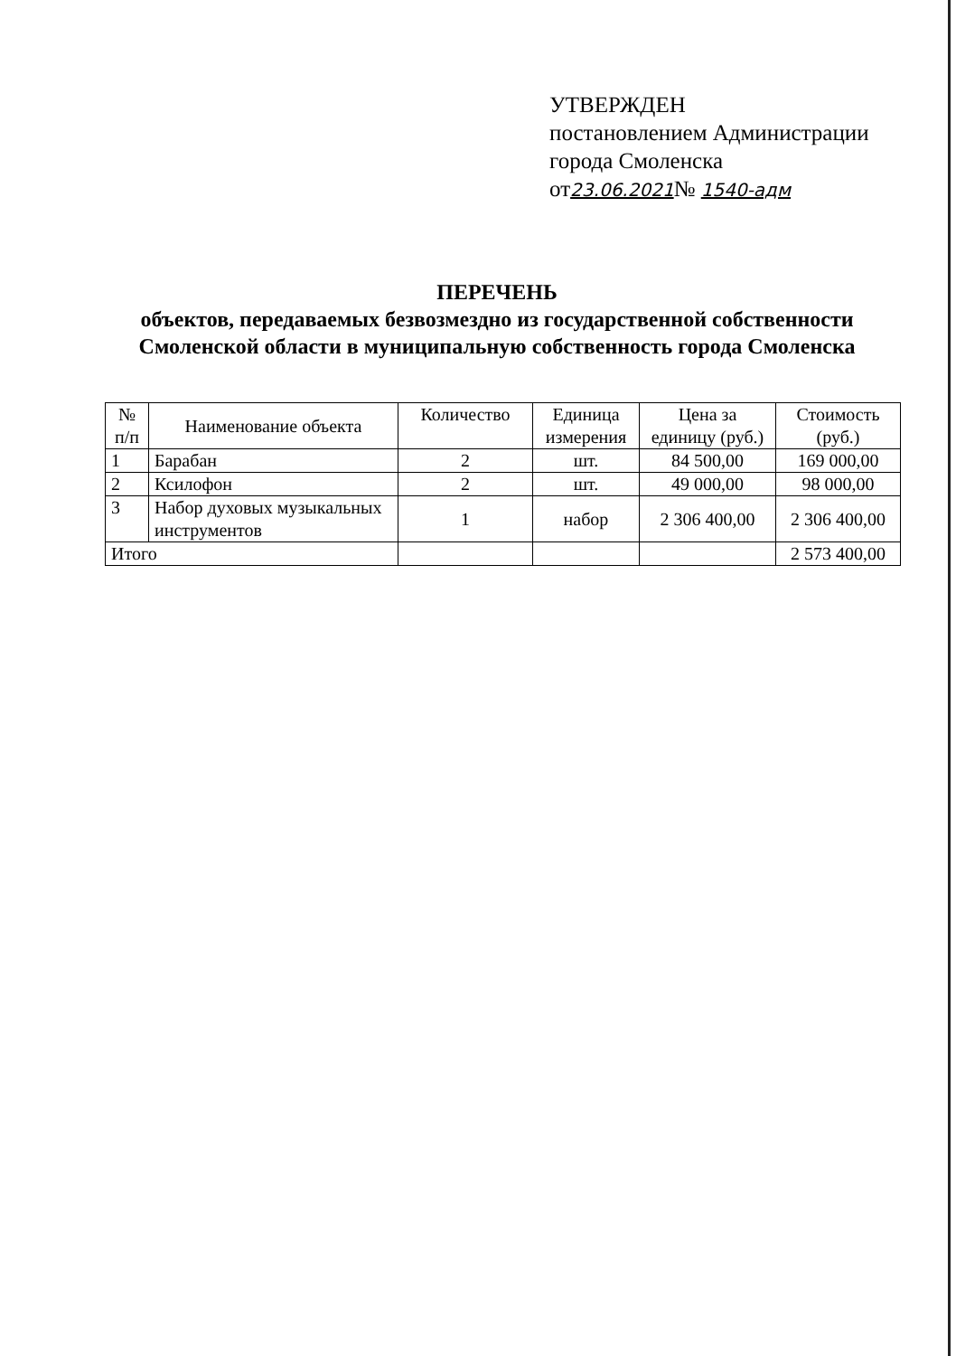УТВЕРЖДЕН
постановлением Администрации
города Смоленска
от23.06.2021№ 1540-адм
ПЕРЕЧЕНЬ
объектов, передаваемых безвозмездно из государственной собственности Смоленской области в муниципальную собственность города Смоленска
| № п/п | Наименование объекта | Количество | Единица измерения | Цена за единицу (руб.) | Стоимость (руб.) |
| --- | --- | --- | --- | --- | --- |
| 1 | Барабан | 2 | шт. | 84 500,00 | 169 000,00 |
| 2 | Ксилофон | 2 | шт. | 49 000,00 | 98 000,00 |
| 3 | Набор духовых музыкальных инструментов | 1 | набор | 2 306 400,00 | 2 306 400,00 |
| Итого | | | | | 2 573 400,00 |